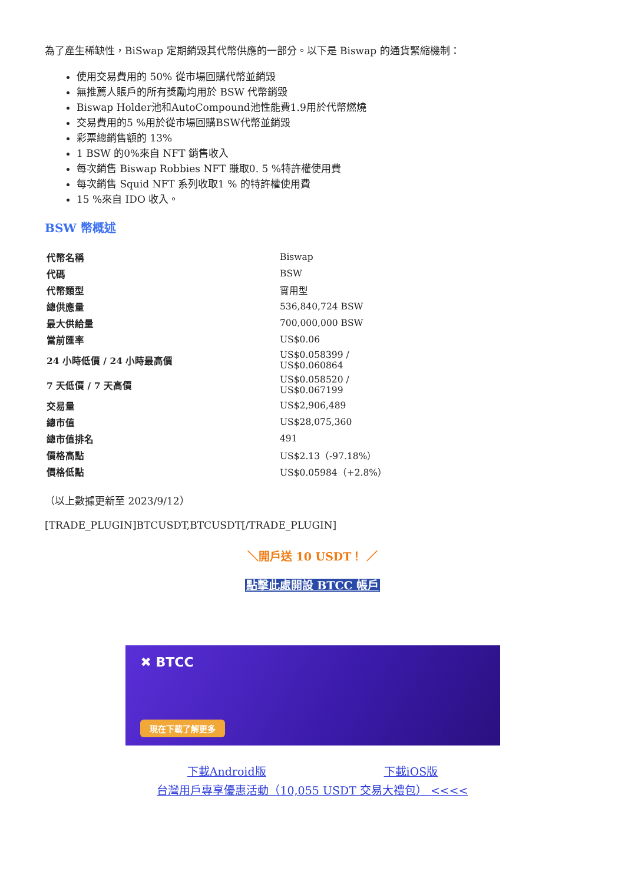為了產生稀缺性，BiSwap 定期銷毀其代幣供應的一部分。以下是 Biswap 的通貨緊縮機制：
使用交易費用的 50% 從市場回購代幣並銷毀
無推薦人賬戶的所有獎勵均用於 BSW 代幣銷毀
Biswap Holder池和AutoCompound池性能費1.9用於代幣燃燒
交易費用的5 %用於從市場回購BSW代幣並銷毀
彩票總銷售額的 13%
1 BSW 的0%來自 NFT 銷售收入
每次銷售 Biswap Robbies NFT 賺取0. 5 %特許權使用費
每次銷售 Squid NFT 系列收取1 % 的特許權使用費
15 %來自 IDO 收入。
BSW 幣概述
| 代幣名稱 | Biswap |
| 代碼 | BSW |
| 代幣類型 | 實用型 |
| 總供應量 | 536,840,724 BSW |
| 最大供給量 | 700,000,000 BSW |
| 當前匯率 | US$0.06 |
| 24 小時低價 / 24 小時最高價 | US$0.058399 / US$0.060864 |
| 7 天低價 / 7 天高價 | US$0.058520 / US$0.067199 |
| 交易量 | US$2,906,489 |
| 總市值 | US$28,075,360 |
| 總市值排名 | 491 |
| 價格高點 | US$2.13（-97.18%） |
| 價格低點 | US$0.05984（+2.8%） |
（以上數據更新至 2023/9/12）
[TRADE_PLUGIN]BTCUSDT,BTCUSDT[/TRADE_PLUGIN]
＼開戶送 10 USDT！ ／
點擊此處開設 BTCC 帳戶
✖ BTCC
現在下載了解更多
下載Android版 下載iOS版
台灣用戶專享優惠活動（10,055 USDT 交易大禮包） <<<<